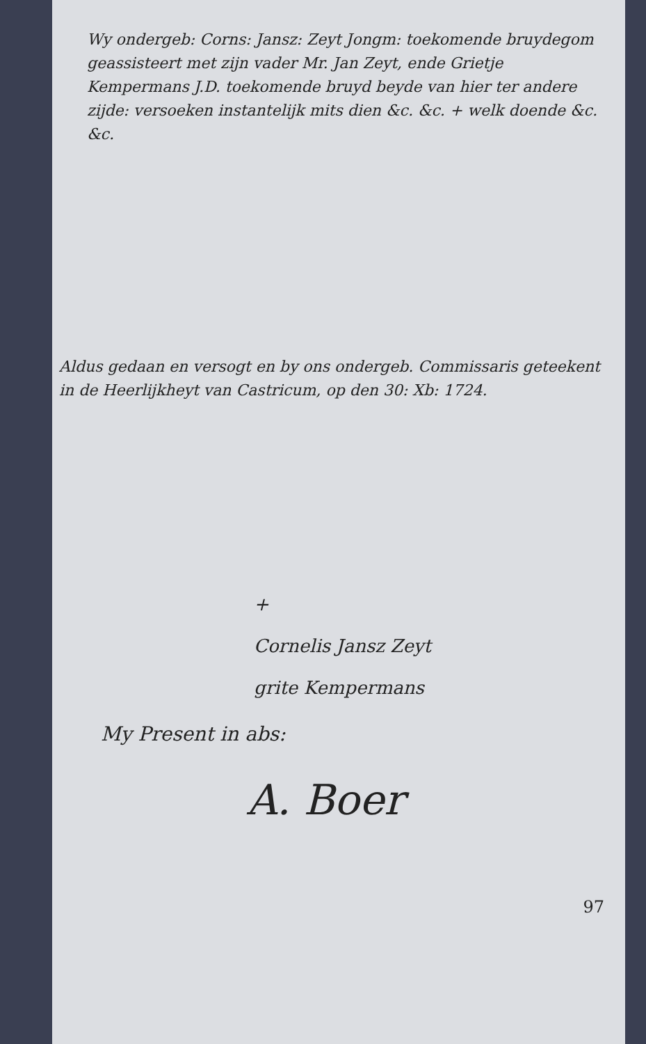Wy ondergeb: Corns: Jansz: Zeyt Jongm: toekomende bruydegom geassisteert met zijn vader Mr. Jan Zeyt, ende Grietje Kempermans J.D. toekomende bruyd beyde van hier ter andere zijde: versoeken instantelijk mits dien &c. &c. + welk doende &c. &c.
Aldus gedaan en versogt en by ons ondergeb. Commissaris geteekent in de Heerlijkheyt van Castricum, op den 30: Xb: 1724.
+
Cornelis Jansz Zeyt
grite Kempermans
My Present in abs:
A. Boer
97